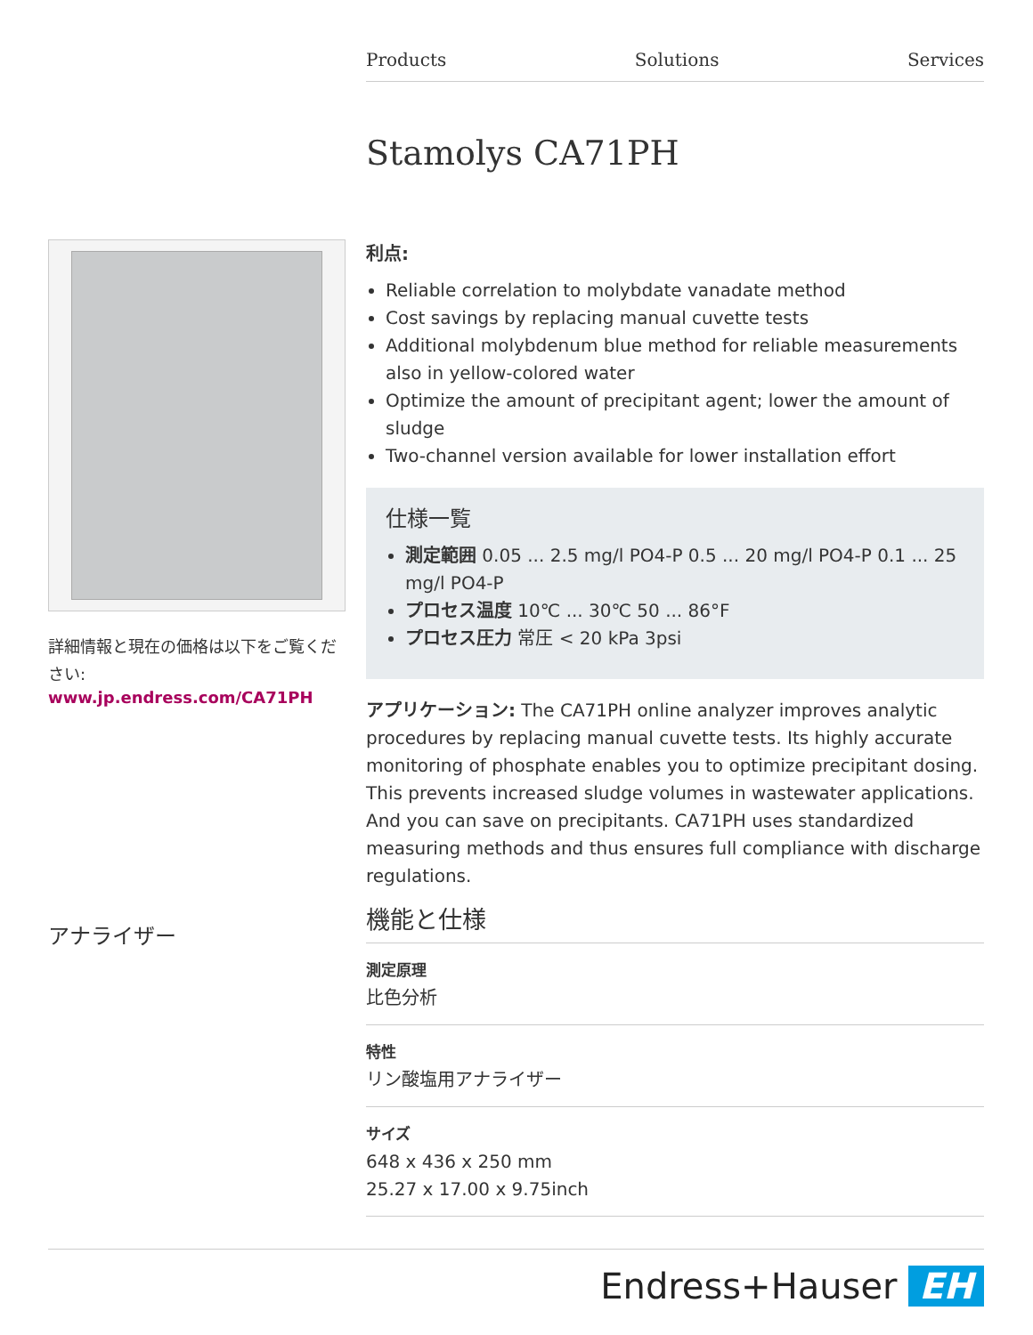Products Solutions Services
Stamolys CA71PH
詳細情報と現在の価格は以下をご覧ください:
www.jp.endress.com/CA71PH
利点:
Reliable correlation to molybdate vanadate method
Cost savings by replacing manual cuvette tests
Additional molybdenum blue method for reliable measurements also in yellow-colored water
Optimize the amount of precipitant agent; lower the amount of sludge
Two-channel version available for lower installation effort
仕様一覧
測定範囲 0.05 ... 2.5 mg/l PO4-P 0.5 ... 20 mg/l PO4-P 0.1 ... 25 mg/l PO4-P
プロセス温度 10℃ ... 30℃ 50 ... 86°F
プロセス圧力 常圧 < 20 kPa 3psi
アプリケーション: The CA71PH online analyzer improves analytic procedures by replacing manual cuvette tests. Its highly accurate monitoring of phosphate enables you to optimize precipitant dosing. This prevents increased sludge volumes in wastewater applications. And you can save on precipitants. CA71PH uses standardized measuring methods and thus ensures full compliance with discharge regulations.
機能と仕様
測定原理
比色分析
特性
リン酸塩用アナライザー
サイズ
648 x 436 x 250 mm
25.27 x 17.00 x 9.75inch
アナライザー
Endress+Hauser EH